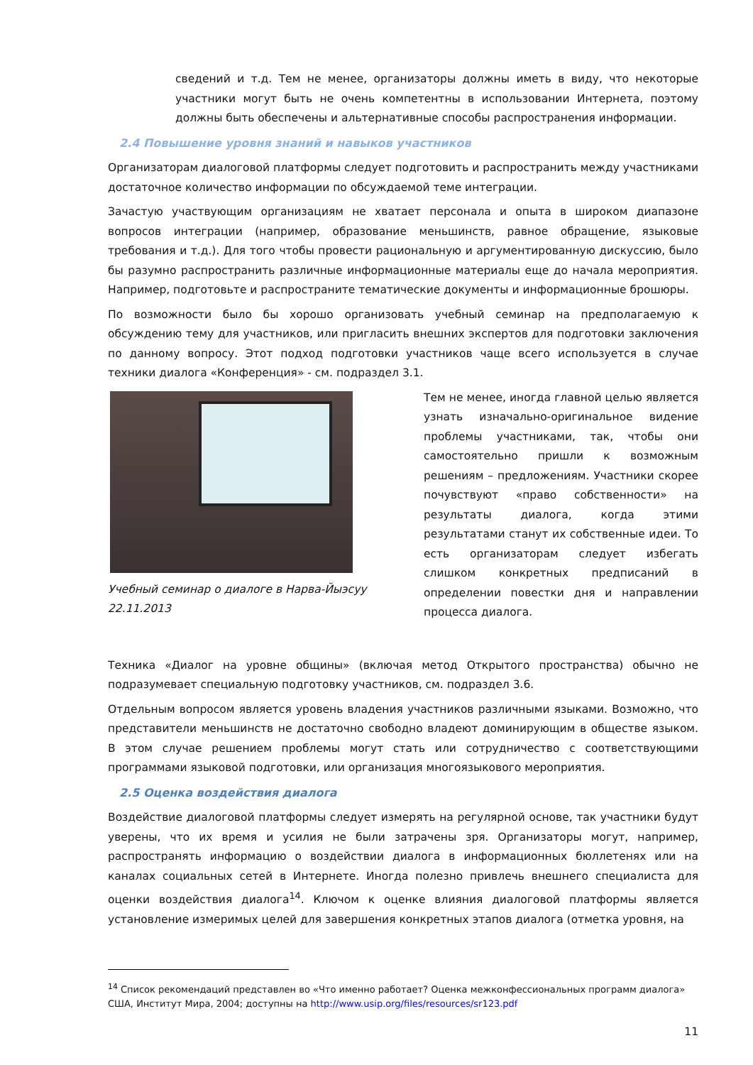сведений и т.д. Тем не менее, организаторы должны иметь в виду, что некоторые участники могут быть не очень компетентны в использовании Интернета, поэтому должны быть обеспечены и альтернативные способы распространения информации.
2.4 Повышение уровня знаний и навыков участников
Организаторам диалоговой платформы следует подготовить и распространить между участниками достаточное количество информации по обсуждаемой теме интеграции.
Зачастую участвующим организациям не хватает персонала и опыта в широком диапазоне вопросов интеграции (например, образование меньшинств, равное обращение, языковые требования и т.д.). Для того чтобы провести рациональную и аргументированную дискуссию, было бы разумно распространить различные информационные материалы еще до начала мероприятия. Например, подготовьте и распространите тематические документы и информационные брошюры.
По возможности было бы хорошо организовать учебный семинар на предполагаемую к обсуждению тему для участников, или пригласить внешних экспертов для подготовки заключения по данному вопросу. Этот подход подготовки участников чаще всего используется в случае техники диалога «Конференция» - см. подраздел 3.1.
Учебный семинар о диалоге в Нарва-Йыэсуу 22.11.2013
Тем не менее, иногда главной целью является узнать изначально-оригинальное видение проблемы участниками, так, чтобы они самостоятельно пришли к возможным решениям – предложениям. Участники скорее почувствуют «право собственности» на результаты диалога, когда этими результатами станут их собственные идеи. То есть организаторам следует избегать слишком конкретных предписаний в определении повестки дня и направлении процесса диалога.
Техника «Диалог на уровне общины» (включая метод Открытого пространства) обычно не подразумевает специальную подготовку участников, см. подраздел 3.6.
Отдельным вопросом является уровень владения участников различными языками. Возможно, что представители меньшинств не достаточно свободно владеют доминирующим в обществе языком. В этом случае решением проблемы могут стать или сотрудничество с соответствующими программами языковой подготовки, или организация многоязыкового мероприятия.
2.5 Оценка воздействия диалога
Воздействие диалоговой платформы следует измерять на регулярной основе, так участники будут уверены, что их время и усилия не были затрачены зря. Организаторы могут, например, распространять информацию о воздействии диалога в информационных бюллетенях или на каналах социальных сетей в Интернете. Иногда полезно привлечь внешнего специалиста для оценки воздействия диалога<sup>14</sup>. Ключом к оценке влияния диалоговой платформы является установление измеримых целей для завершения конкретных этапов диалога (отметка уровня, на
<sup>14</sup> Список рекомендаций представлен во «Что именно работает? Оценка межконфессиональных программ диалога» США, Институт Мира, 2004; доступны на http://www.usip.org/files/resources/sr123.pdf
11